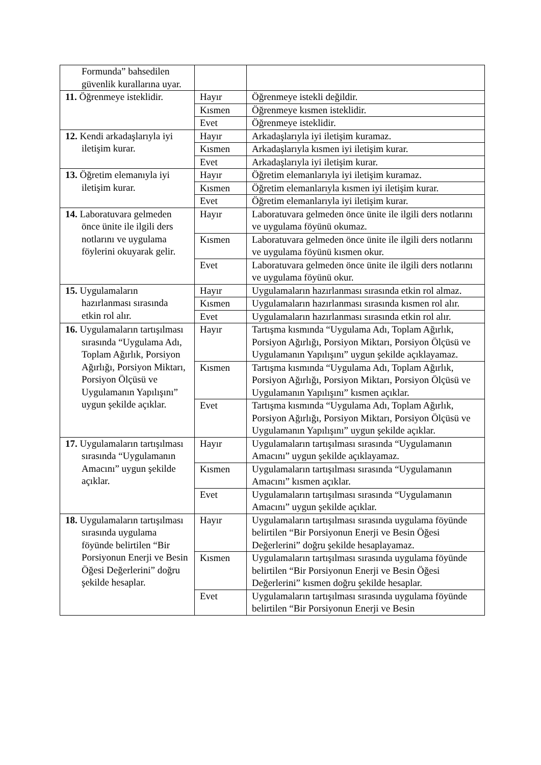| Formunda” bahsedilen güvenlik kurallarına uyar. | | |
| 11. Öğrenmeye isteklidir. | Hayır | Öğrenmeye istekli değildir. |
| | Kısmen | Öğrenmeye kısmen isteklidir. |
| | Evet | Öğrenmeye isteklidir. |
| 12. Kendi arkadaşlarıyla iyi iletişim kurar. | Hayır | Arkadaşlarıyla iyi iletişim kuramaz. |
| | Kısmen | Arkadaşlarıyla kısmen iyi iletişim kurar. |
| | Evet | Arkadaşlarıyla iyi iletişim kurar. |
| 13. Öğretim elemanıyla iyi iletişim kurar. | Hayır | Öğretim elemanlarıyla iyi iletişim kuramaz. |
| | Kısmen | Öğretim elemanlarıyla kısmen iyi iletişim kurar. |
| | Evet | Öğretim elemanlarıyla iyi iletişim kurar. |
| 14. Laboratuvara gelmeden önce ünite ile ilgili ders notlarını ve uygulama föylerini okuyarak gelir. | Hayır | Laboratuvara gelmeden önce ünite ile ilgili ders notlarını ve uygulama föyünü okumaz. |
| | Kısmen | Laboratuvara gelmeden önce ünite ile ilgili ders notlarını ve uygulama föyünü kısmen okur. |
| | Evet | Laboratuvara gelmeden önce ünite ile ilgili ders notlarını ve uygulama föyünü okur. |
| 15. Uygulamaların hazırlanması sırasında etkin rol alır. | Hayır | Uygulamaların hazırlanması sırasında etkin rol almaz. |
| | Kısmen | Uygulamaların hazırlanması sırasında kısmen rol alır. |
| | Evet | Uygulamaların hazırlanması sırasında etkin rol alır. |
| 16. Uygulamaların tartışılması sırasında “Uygulama Adı, Toplam Ağırlık, Porsiyon Ağırlığı, Porsiyon Miktarı, Porsiyon Ölçüsü ve Uygulamanın Yapılışını” uygun şekilde açıklar. | Hayır | Tartışma kısmında “Uygulama Adı, Toplam Ağırlık, Porsiyon Ağırlığı, Porsiyon Miktarı, Porsiyon Ölçüsü ve Uygulamanın Yapılışını” uygun şekilde açıklayamaz. |
| | Kısmen | Tartışma kısmında “Uygulama Adı, Toplam Ağırlık, Porsiyon Ağırlığı, Porsiyon Miktarı, Porsiyon Ölçüsü ve Uygulamanın Yapılışını” kısmen açıklar. |
| | Evet | Tartışma kısmında “Uygulama Adı, Toplam Ağırlık, Porsiyon Ağırlığı, Porsiyon Miktarı, Porsiyon Ölçüsü ve Uygulamanın Yapılışını” uygun şekilde açıklar. |
| 17. Uygulamaların tartışılması sırasında “Uygulamanın Amacını” uygun şekilde açıklar. | Hayır | Uygulamaların tartışılması sırasında “Uygulamanın Amacını” uygun şekilde açıklayamaz. |
| | Kısmen | Uygulamaların tartışılması sırasında “Uygulamanın Amacını” kısmen açıklar. |
| | Evet | Uygulamaların tartışılması sırasında “Uygulamanın Amacını” uygun şekilde açıklar. |
| 18. Uygulamaların tartışılması sırasında uygulama föyünde belirtilen “Bir Porsiyonun Enerji ve Besin Öğesi Değerlerini” doğru şekilde hesaplar. | Hayır | Uygulamaların tartışılması sırasında uygulama föyünde belirtilen “Bir Porsiyonun Enerji ve Besin Öğesi Değerlerini” doğru şekilde hesaplayamaz. |
| | Kısmen | Uygulamaların tartışılması sırasında uygulama föyünde belirtilen “Bir Porsiyonun Enerji ve Besin Öğesi Değerlerini” kısmen doğru şekilde hesaplar. |
| | Evet | Uygulamaların tartışılması sırasında uygulama föyünde belirtilen “Bir Porsiyonun Enerji ve Besin |